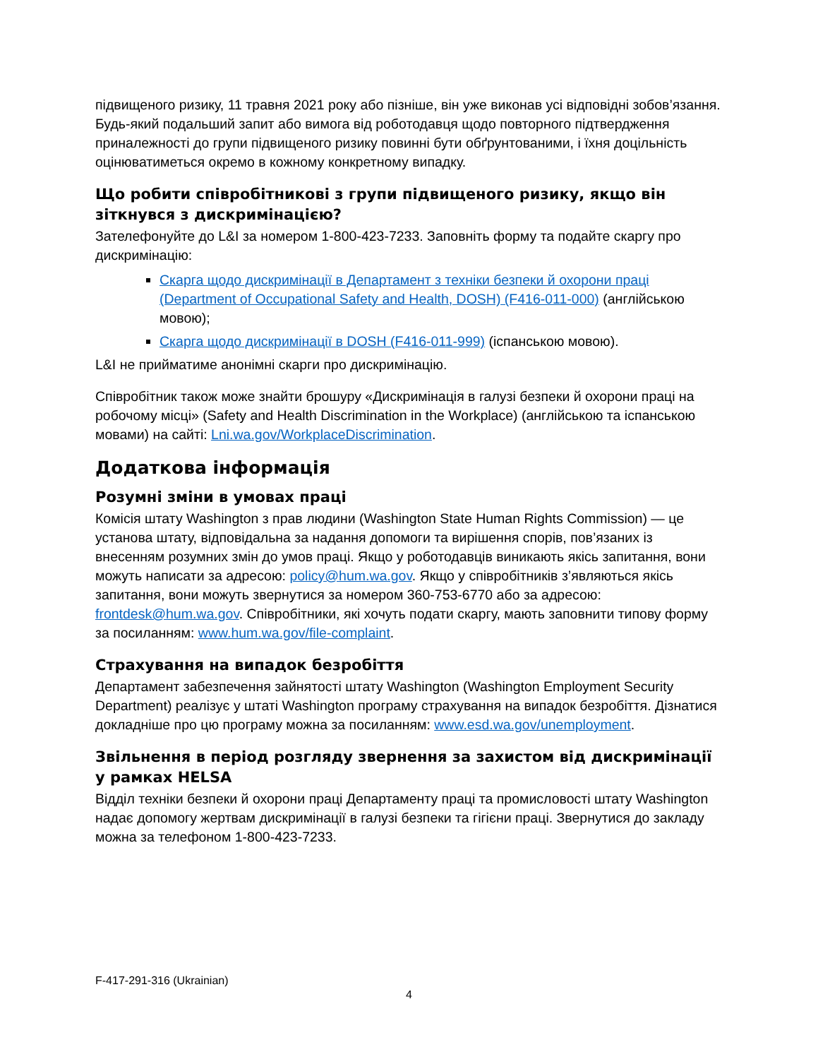підвищеного ризику, 11 травня 2021 року або пізніше, він уже виконав усі відповідні зобов’язання. Будь-який подальший запит або вимога від роботодавця щодо повторного підтвердження приналежності до групи підвищеного ризику повинні бути обґрунтованими, і їхня доцільність оцінюватиметься окремо в кожному конкретному випадку.
Що робити співробітникові з групи підвищеного ризику, якщо він зіткнувся з дискримінацією?
Зателефонуйте до L&I за номером 1-800-423-7233. Заповніть форму та подайте скаргу про дискримінацію:
Скарга щодо дискримінації в Департамент з техніки безпеки й охорони праці (Department of Occupational Safety and Health, DOSH) (F416-011-000) (англійською мовою);
Скарга щодо дискримінації в DOSH (F416-011-999) (іспанською мовою).
L&I не прийматиме анонімні скарги про дискримінацію.
Співробітник також може знайти брошуру «Дискримінація в галузі безпеки й охорони праці на робочому місці» (Safety and Health Discrimination in the Workplace) (англійською та іспанською мовами) на сайті: Lni.wa.gov/WorkplaceDiscrimination.
Додаткова інформація
Розумні зміни в умовах праці
Комісія штату Washington з прав людини (Washington State Human Rights Commission) — це установа штату, відповідальна за надання допомоги та вирішення спорів, пов’язаних із внесенням розумних змін до умов праці. Якщо у роботодавців виникають якісь запитання, вони можуть написати за адресою: policy@hum.wa.gov. Якщо у співробітників з’являються якісь запитання, вони можуть звернутися за номером 360-753-6770 або за адресою: frontdesk@hum.wa.gov. Співробітники, які хочуть подати скаргу, мають заповнити типову форму за посиланням: www.hum.wa.gov/file-complaint.
Страхування на випадок безробіття
Департамент забезпечення зайнятості штату Washington (Washington Employment Security Department) реалізує у штаті Washington програму страхування на випадок безробіття. Дізнатися докладніше про цю програму можна за посиланням: www.esd.wa.gov/unemployment.
Звільнення в період розгляду звернення за захистом від дискримінації у рамках HELSA
Відділ техніки безпеки й охорони праці Департаменту праці та промисловості штату Washington надає допомогу жертвам дискримінації в галузі безпеки та гігієни праці. Звернутися до закладу можна за телефоном 1-800-423-7233.
F-417-291-316 (Ukrainian)
4